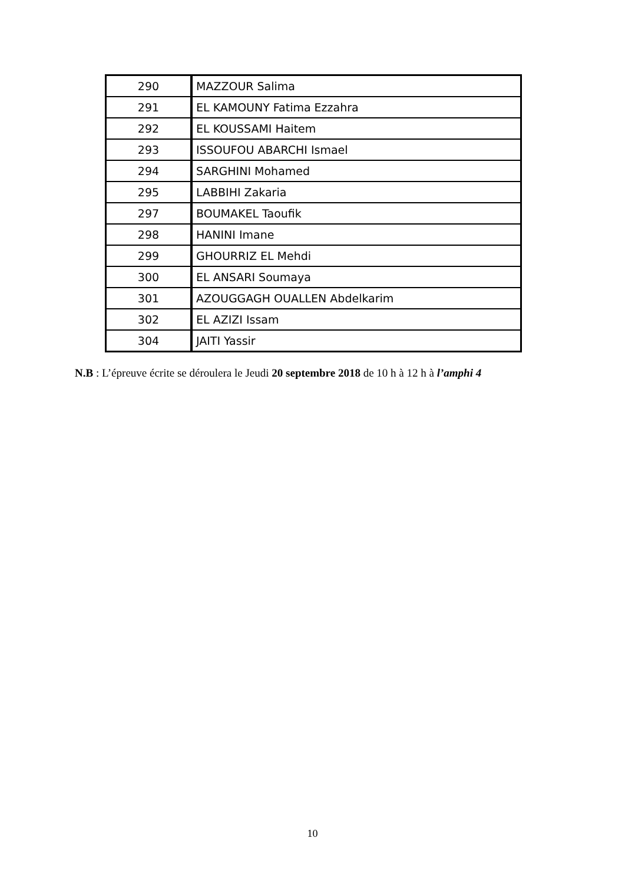| 290 | MAZZOUR Salima |
| 291 | EL KAMOUNY Fatima Ezzahra |
| 292 | EL KOUSSAMI Haitem |
| 293 | ISSOUFOU ABARCHI Ismael |
| 294 | SARGHINI Mohamed |
| 295 | LABBIHI Zakaria |
| 297 | BOUMAKEL Taoufik |
| 298 | HANINI Imane |
| 299 | GHOURRIZ EL Mehdi |
| 300 | EL ANSARI Soumaya |
| 301 | AZOUGGAGH OUALLEN Abdelkarim |
| 302 | EL AZIZI Issam |
| 304 | JAITI Yassir |
N.B : L’épreuve écrite se déroulera le Jeudi 20 septembre 2018 de 10 h à 12 h à l’amphi 4
10